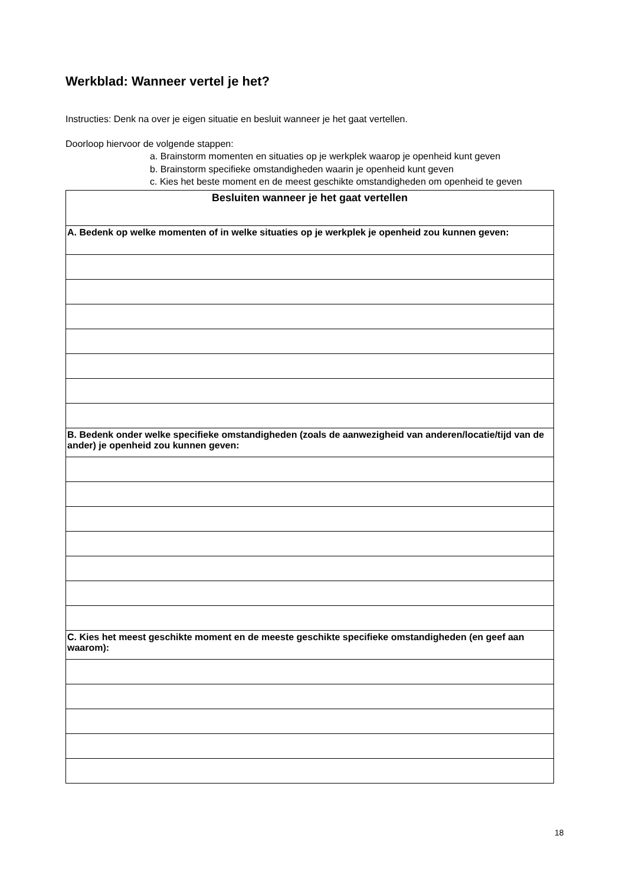Werkblad: Wanneer vertel je het?
Instructies: Denk na over je eigen situatie en besluit wanneer je het gaat vertellen.
Doorloop hiervoor de volgende stappen:
a. Brainstorm momenten en situaties op je werkplek waarop je openheid kunt geven
b. Brainstorm specifieke omstandigheden waarin je openheid kunt geven
c. Kies het beste moment en de meest geschikte omstandigheden om openheid te geven
| Besluiten wanneer je het gaat vertellen |
| --- |
| A. Bedenk op welke momenten of in welke situaties op je werkplek je openheid zou kunnen geven: |
| B. Bedenk onder welke specifieke omstandigheden (zoals de aanwezigheid van anderen/locatie/tijd van de ander) je openheid zou kunnen geven: |
| C. Kies het meest geschikte moment en de meeste geschikte specifieke omstandigheden (en geef aan waarom): |
18